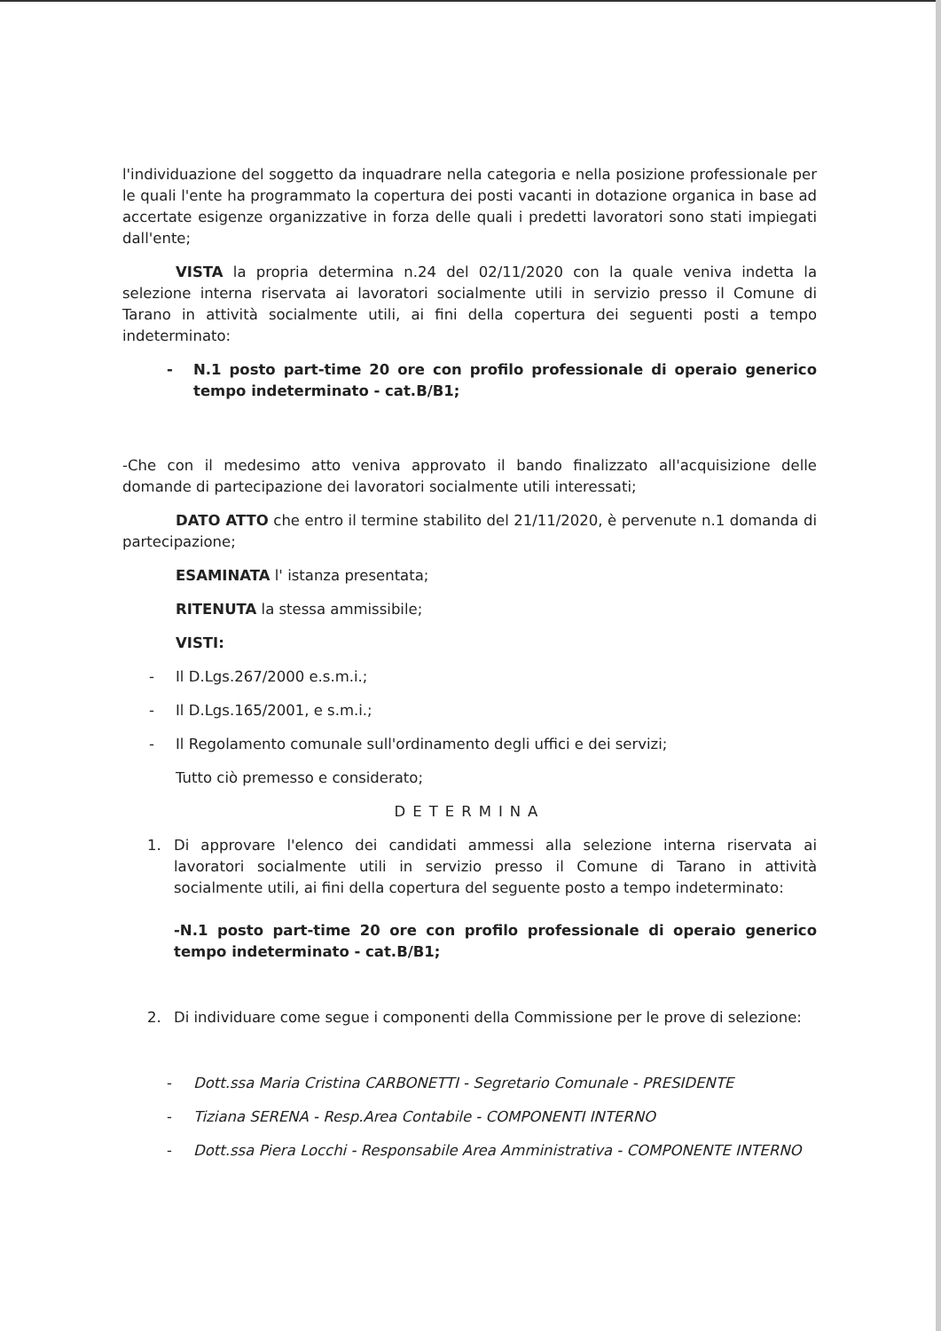l'individuazione del soggetto da inquadrare nella categoria e nella posizione professionale per le quali l'ente ha programmato la copertura dei posti vacanti in dotazione organica in base ad accertate esigenze organizzative in forza delle quali i predetti lavoratori sono stati impiegati dall'ente;
VISTA la propria determina n.24 del 02/11/2020 con la quale veniva indetta la selezione interna riservata ai lavoratori socialmente utili in servizio presso il Comune di Tarano in attività socialmente utili, ai fini della copertura dei seguenti posti a tempo indeterminato:
- N.1 posto part-time 20 ore con profilo professionale di operaio generico tempo indeterminato - cat.B/B1;
-Che con il medesimo atto veniva approvato il bando finalizzato all'acquisizione delle domande di partecipazione dei lavoratori socialmente utili interessati;
DATO ATTO che entro il termine stabilito del 21/11/2020, è pervenute n.1 domanda di partecipazione;
ESAMINATA l' istanza presentata;
RITENUTA la stessa ammissibile;
VISTI:
- Il D.Lgs.267/2000 e.s.m.i.;
- Il D.Lgs.165/2001, e s.m.i.;
- Il Regolamento comunale sull'ordinamento degli uffici e dei servizi;
Tutto ciò premesso e considerato;
DETERMINA
1. Di approvare l'elenco dei candidati ammessi alla selezione interna riservata ai lavoratori socialmente utili in servizio presso il Comune di Tarano in attività socialmente utili, ai fini della copertura del seguente posto a tempo indeterminato:
-N.1 posto part-time 20 ore con profilo professionale di operaio generico tempo indeterminato - cat.B/B1;
2. Di individuare come segue i componenti della Commissione per le prove di selezione:
- Dott.ssa Maria Cristina CARBONETTI - Segretario Comunale - PRESIDENTE
- Tiziana SERENA - Resp.Area Contabile - COMPONENTI INTERNO
- Dott.ssa Piera Locchi - Responsabile Area Amministrativa - COMPONENTE INTERNO